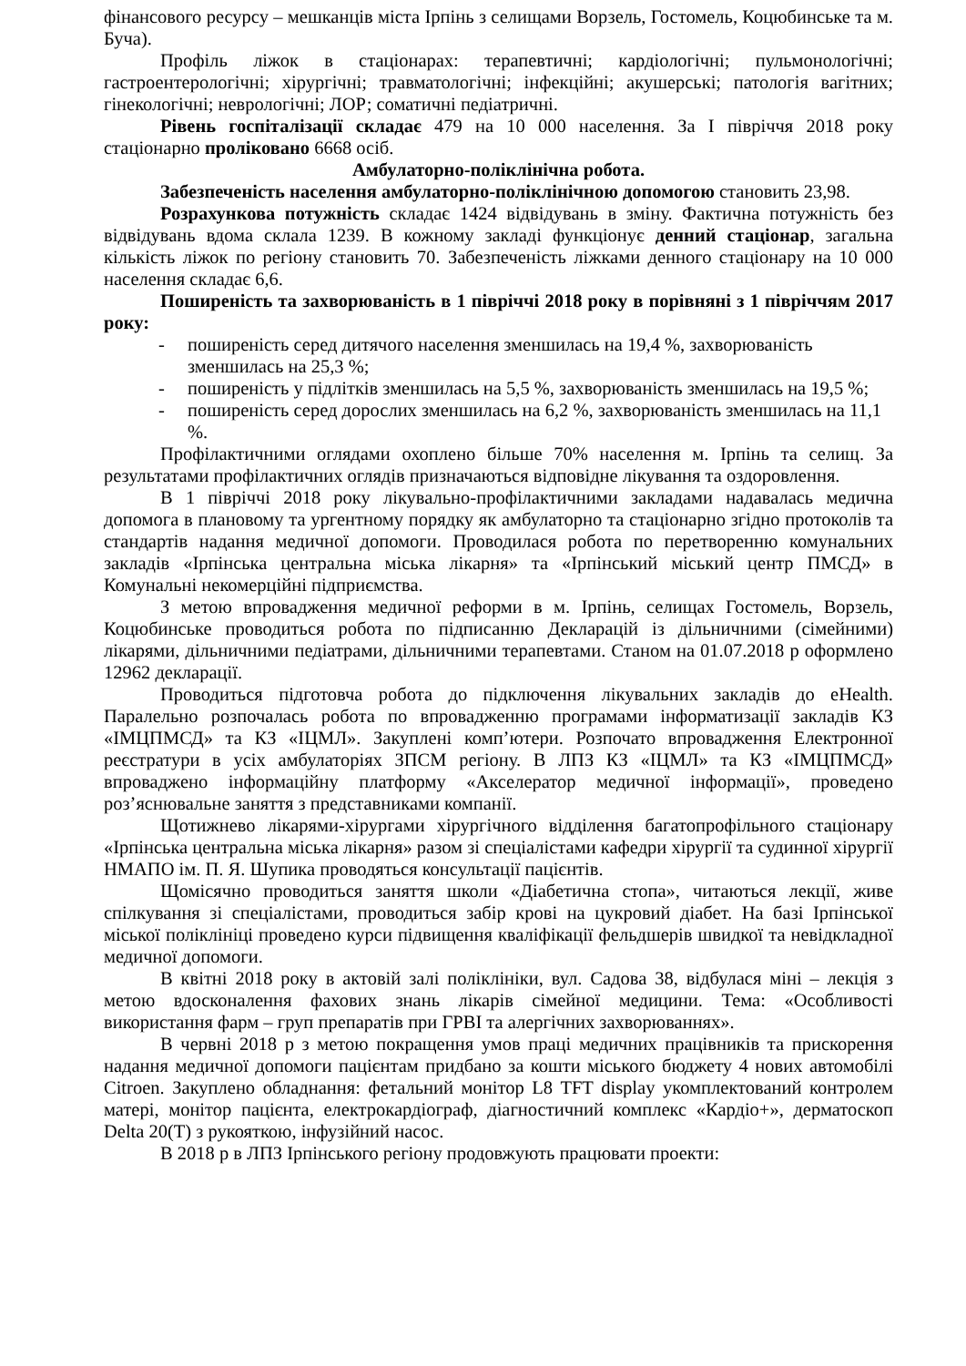фінансового ресурсу – мешканців міста Ірпінь з селищами Ворзель, Гостомель, Коцюбинське та м. Буча).
Профіль ліжок в стаціонарах: терапевтичні; кардіологічні; пульмонологічні; гастроентерологічні; хірургічні; травматологічні; інфекційні; акушерські; патологія вагітних; гінекологічні; неврологічні; ЛОР; соматичні педіатричні.
Рівень госпіталізації складає 479 на 10 000 населення. За І півріччя 2018 року стаціонарно проліковано 6668 осіб.
Амбулаторно-поліклінічна робота.
Забезпеченість населення амбулаторно-поліклінічною допомогою становить 23,98.
Розрахункова потужність складає 1424 відвідувань в зміну. Фактична потужність без відвідувань вдома склала 1239. В кожному закладі функціонує денний стаціонар, загальна кількість ліжок по регіону становить 70. Забезпеченість ліжками денного стаціонару на 10 000 населення складає 6,6.
Поширеність та захворюваність в 1 півріччі 2018 року в порівняні з 1 півріччям 2017 року:
- поширеність серед дитячого населення зменшилась на 19,4 %, захворюваність зменшилась на 25,3 %;
- поширеність у підлітків зменшилась на 5,5 %, захворюваність зменшилась на 19,5 %;
- поширеність серед дорослих зменшилась на 6,2 %, захворюваність зменшилась на 11,1 %.
Профілактичними оглядами охоплено більше 70% населення м. Ірпінь та селищ. За результатами профілактичних оглядів призначаються відповідне лікування та оздоровлення.
В 1 півріччі 2018 року лікувально-профілактичними закладами надавалась медична допомога в плановому та ургентному порядку як амбулаторно та стаціонарно згідно протоколів та стандартів надання медичної допомоги. Проводилася робота по перетворенню комунальних закладів «Ірпінська центральна міська лікарня» та «Ірпінський міський центр ПМСД» в Комунальні некомерційні підприємства.
З метою впровадження медичної реформи в м. Ірпінь, селищах Гостомель, Ворзель, Коцюбинське проводиться робота по підписанню Декларацій із дільничними (сімейними) лікарями, дільничними педіатрами, дільничними терапевтами. Станом на 01.07.2018 р оформлено 12962 декларації.
Проводиться підготовча робота до підключення лікувальних закладів до eHealth. Паралельно розпочалась робота по впровадженню програмами інформатизації закладів КЗ «ІМЦПМСД» та КЗ «ІЦМЛ». Закуплені комп’ютери. Розпочато впровадження Електронної реєстратури в усіх амбулаторіях ЗПСМ регіону. В ЛПЗ КЗ «ІЦМЛ» та КЗ «ІМЦПМСД» впроваджено інформаційну платформу «Акселератор медичної інформації», проведено роз’яснювальне заняття з представниками компанії.
Щотижнево лікарями-хірургами хірургічного відділення багатопрофільного стаціонару «Ірпінська центральна міська лікарня» разом зі спеціалістами кафедри хірургії та судинної хірургії НМАПО ім. П. Я. Шупика проводяться консультації пацієнтів.
Щомісячно проводиться заняття школи «Діабетична стопа», читаються лекції, живе спілкування зі спеціалістами, проводиться забір крові на цукровий діабет. На базі Ірпінської міської поліклініці проведено курси підвищення кваліфікації фельдшерів швидкої та невідкладної медичної допомоги.
В квітні 2018 року в актовій залі поліклініки, вул. Садова 38, відбулася міні – лекція з метою вдосконалення фахових знань лікарів сімейної медицини. Тема: «Особливості використання фарм – груп препаратів при ГРВІ та алергічних захворюваннях».
В червні 2018 р з метою покращення умов праці медичних працівників та прискорення надання медичної допомоги пацієнтам придбано за кошти міського бюджету 4 нових автомобілі Citroen. Закуплено обладнання: фетальний монітор L8 TFT display укомплектований контролем матері, монітор пацієнта, електрокардіограф, діагностичний комплекс «Кардіо+», дерматоскоп Delta 20(Т) з рукояткою, інфузійний насос.
В 2018 р в ЛПЗ Ірпінського регіону продовжують працювати проекти: